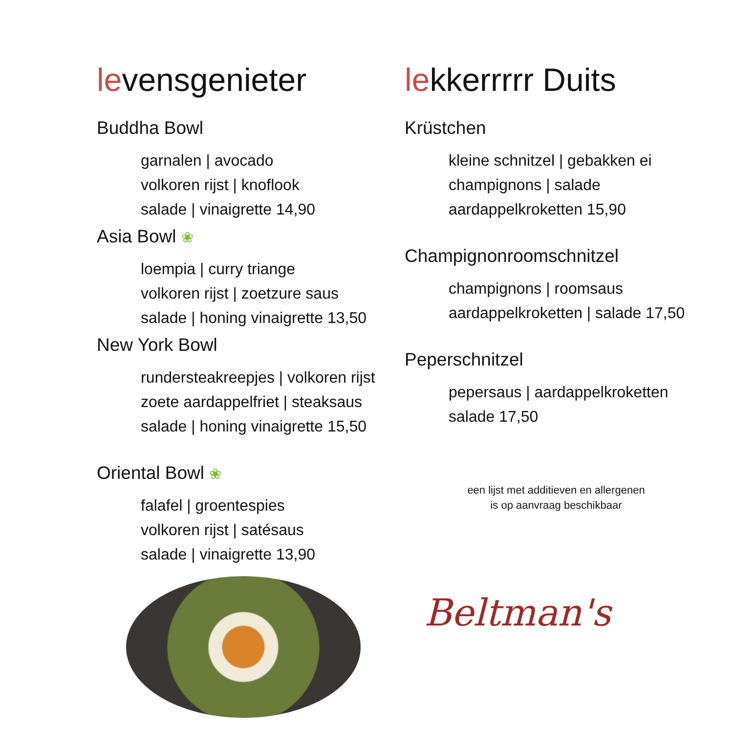levensgenieter
Buddha Bowl
garnalen | avocado
volkoren rijst | knoflook
salade | vinaigrette 14,90
Asia Bowl ❀
loempia | curry triange
volkoren rijst | zoetzure saus
salade | honing vinaigrette 13,50
New York Bowl
rundersteakreepjes | volkoren rijst
zoete aardappelfriet | steaksaus
salade | honing vinaigrette 15,50
Oriental Bowl ❀
falafel | groentespies
volkoren rijst | satésaus
salade | vinaigrette 13,90
lekkerrrrr Duits
Krüstchen
kleine schnitzel | gebakken ei
champignons | salade
aardappelkroketten 15,90
Champignonroomschnitzel
champignons | roomsaus
aardappelkroketten | salade 17,50
Peperschnitzel
pepersaus | aardappelkroketten
salade 17,50
een lijst met additieven en allergenen
is op aanvraag beschikbaar
Beltman's